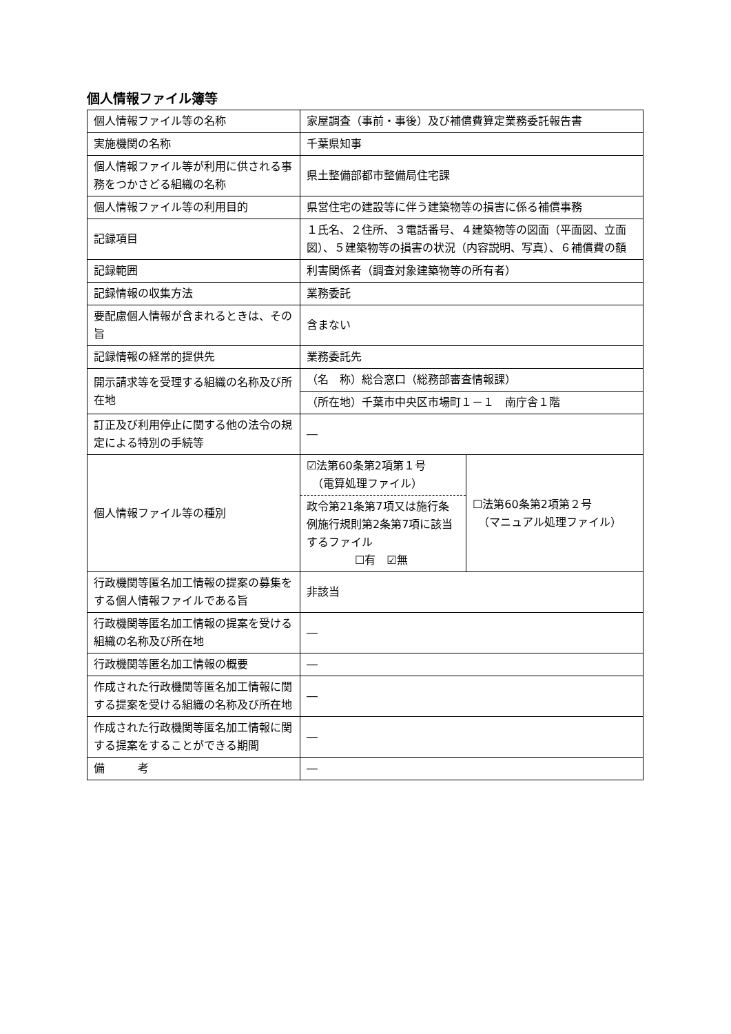個人情報ファイル簿等
| 個人情報ファイル等の名称 | 家屋調査（事前・事後）及び補償費算定業務委託報告書 | |
| 実施機関の名称 | 千葉県知事 | |
| 個人情報ファイル等が利用に供される事務をつかさどる組織の名称 | 県土整備部都市整備局住宅課 | |
| 個人情報ファイル等の利用目的 | 県営住宅の建設等に伴う建築物等の損害に係る補償事務 | |
| 記録項目 | １氏名、２住所、３電話番号、４建築物等の図面（平面図、立面図）、５建築物等の損害の状況（内容説明、写真）、６補償費の額 | |
| 記録範囲 | 利害関係者（調査対象建築物等の所有者） | |
| 記録情報の収集方法 | 業務委託 | |
| 要配慮個人情報が含まれるときは、その旨 | 含まない | |
| 記録情報の経常的提供先 | 業務委託先 | |
| 開示請求等を受理する組織の名称及び所在地 | （名 称）総合窓口（総務部審査情報課） | |
| | （所在地）千葉市中央区市場町１－１ 南庁舎１階 | |
| 訂正及び利用停止に関する他の法令の規定による特別の手続等 | ― | |
| 個人情報ファイル等の種別 | ☑法第60条第2項第１号 （電算処理ファイル） 政令第21条第7項又は施行条例施行規則第2条第7項に該当するファイル ☐有 ☑無 | ☐法第60条第2項第２号 （マニュアル処理ファイル） |
| 行政機関等匿名加工情報の提案の募集をする個人情報ファイルである旨 | 非該当 | |
| 行政機関等匿名加工情報の提案を受ける組織の名称及び所在地 | ― | |
| 行政機関等匿名加工情報の概要 | ― | |
| 作成された行政機関等匿名加工情報に関する提案を受ける組織の名称及び所在地 | ― | |
| 作成された行政機関等匿名加工情報に関する提案をすることができる期間 | ― | |
| 備 考 | ― | |